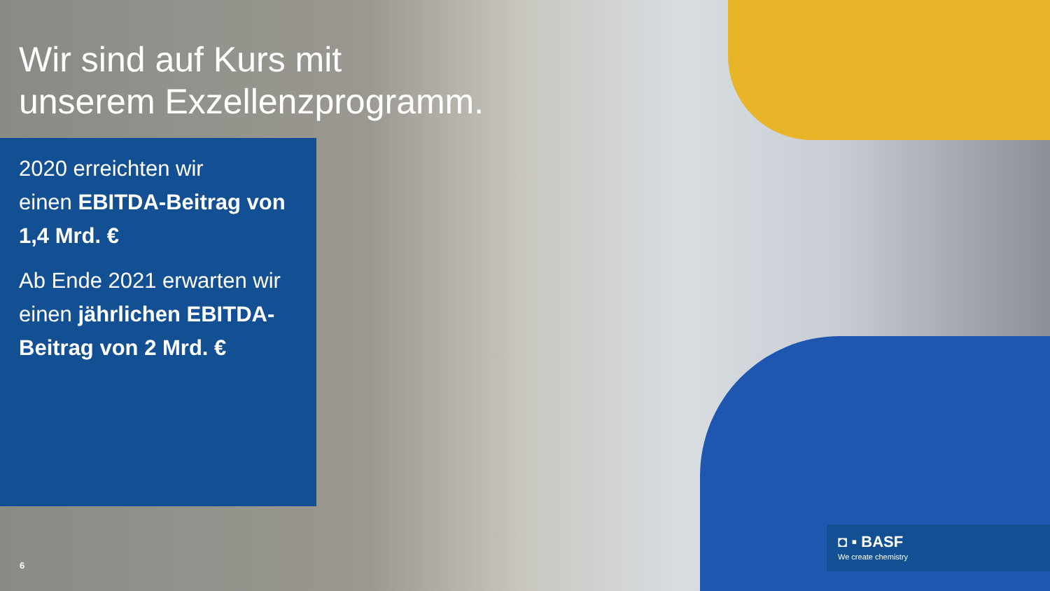Wir sind auf Kurs mit
unserem Exzellenzprogramm.
2020 erreichten wir
einen EBITDA-Beitrag von 1,4 Mrd. €
Ab Ende 2021 erwarten wir einen jährlichen EBITDA-Beitrag von 2 Mrd. €
6
◘ ▪ BASF
We create chemistry